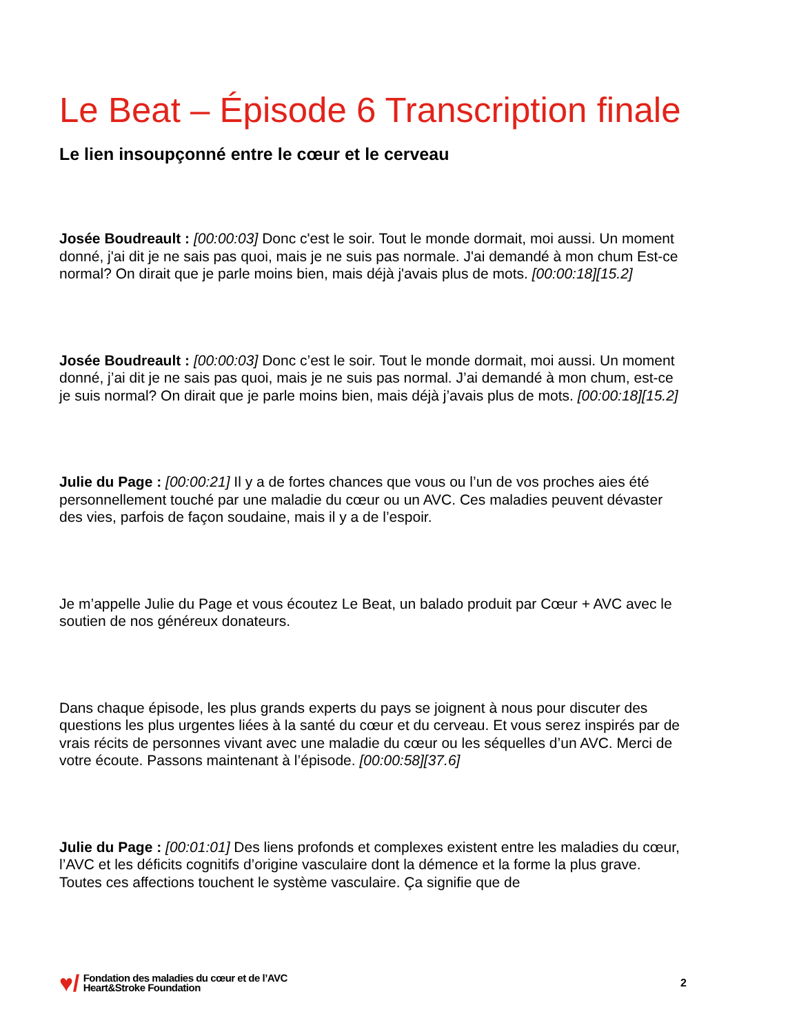Le Beat – Épisode 6 Transcription finale
Le lien insoupçonné entre le cœur et le cerveau
Josée Boudreault : [00:00:03] Donc c'est le soir. Tout le monde dormait, moi aussi. Un moment donné, j'ai dit je ne sais pas quoi, mais je ne suis pas normale. J'ai demandé à mon chum Est-ce normal? On dirait que je parle moins bien, mais déjà j'avais plus de mots. [00:00:18][15.2]
Josée Boudreault : [00:00:03] Donc c’est le soir. Tout le monde dormait, moi aussi. Un moment donné, j’ai dit je ne sais pas quoi, mais je ne suis pas normal. J’ai demandé à mon chum, est-ce je suis normal? On dirait que je parle moins bien, mais déjà j’avais plus de mots. [00:00:18][15.2]
Julie du Page : [00:00:21] Il y a de fortes chances que vous ou l’un de vos proches aies été personnellement touché par une maladie du cœur ou un AVC. Ces maladies peuvent dévaster des vies, parfois de façon soudaine, mais il y a de l’espoir.
Je m’appelle Julie du Page et vous écoutez Le Beat, un balado produit par Cœur + AVC avec le soutien de nos généreux donateurs.
Dans chaque épisode, les plus grands experts du pays se joignent à nous pour discuter des questions les plus urgentes liées à la santé du cœur et du cerveau. Et vous serez inspirés par de vrais récits de personnes vivant avec une maladie du cœur ou les séquelles d’un AVC. Merci de votre écoute. Passons maintenant à l’épisode. [00:00:58][37.6]
Julie du Page : [00:01:01] Des liens profonds et complexes existent entre les maladies du cœur, l’AVC et les déficits cognitifs d’origine vasculaire dont la démence et la forme la plus grave. Toutes ces affections touchent le système vasculaire. Ça signifie que de
♥/
Fondation des maladies du cœur et de l’AVC
Heart&Stroke Foundation
2